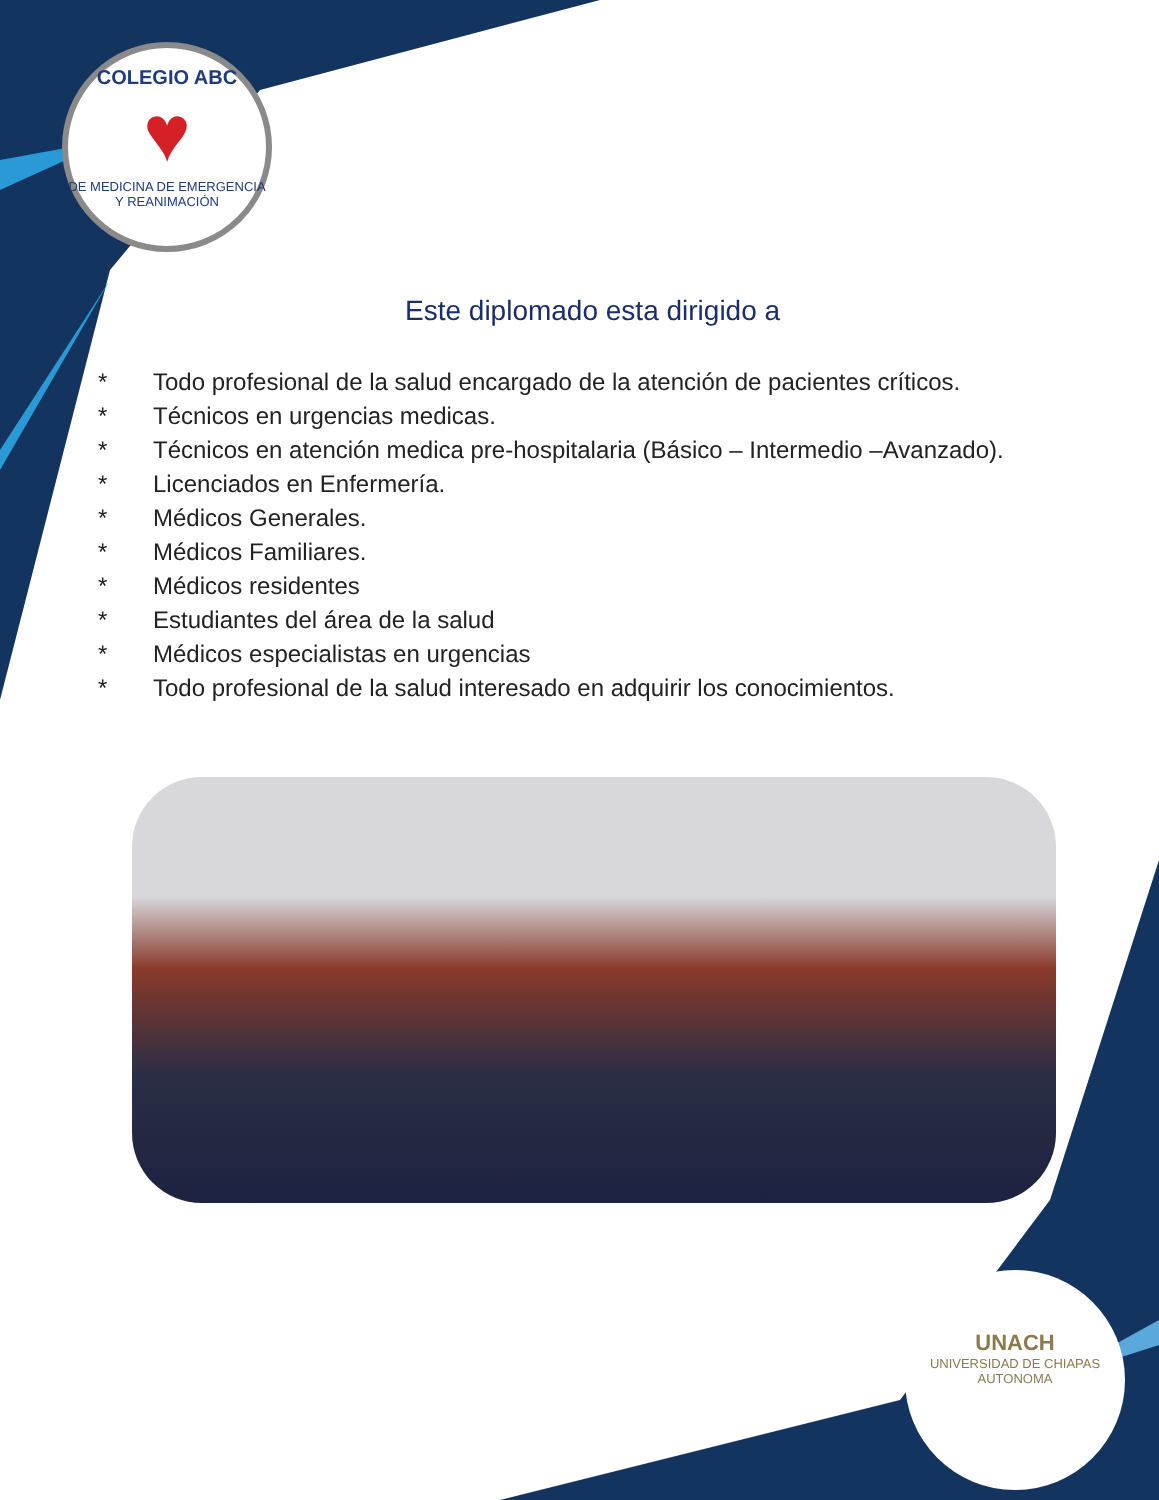COLEGIO ABC
♥
DE MEDICINA DE EMERGENCIA Y REANIMACIÓN
Este diplomado esta dirigido a
* Todo profesional de la salud encargado de la atención de pacientes críticos.
* Técnicos en urgencias medicas.
* Técnicos en atención medica pre-hospitalaria (Básico – Intermedio –Avanzado).
* Licenciados en Enfermería.
* Médicos Generales.
* Médicos Familiares.
* Médicos residentes
* Estudiantes del área de la salud
* Médicos especialistas en urgencias
* Todo profesional de la salud interesado en adquirir los conocimientos.
UNACH
UNIVERSIDAD DE CHIAPAS
AUTONOMA